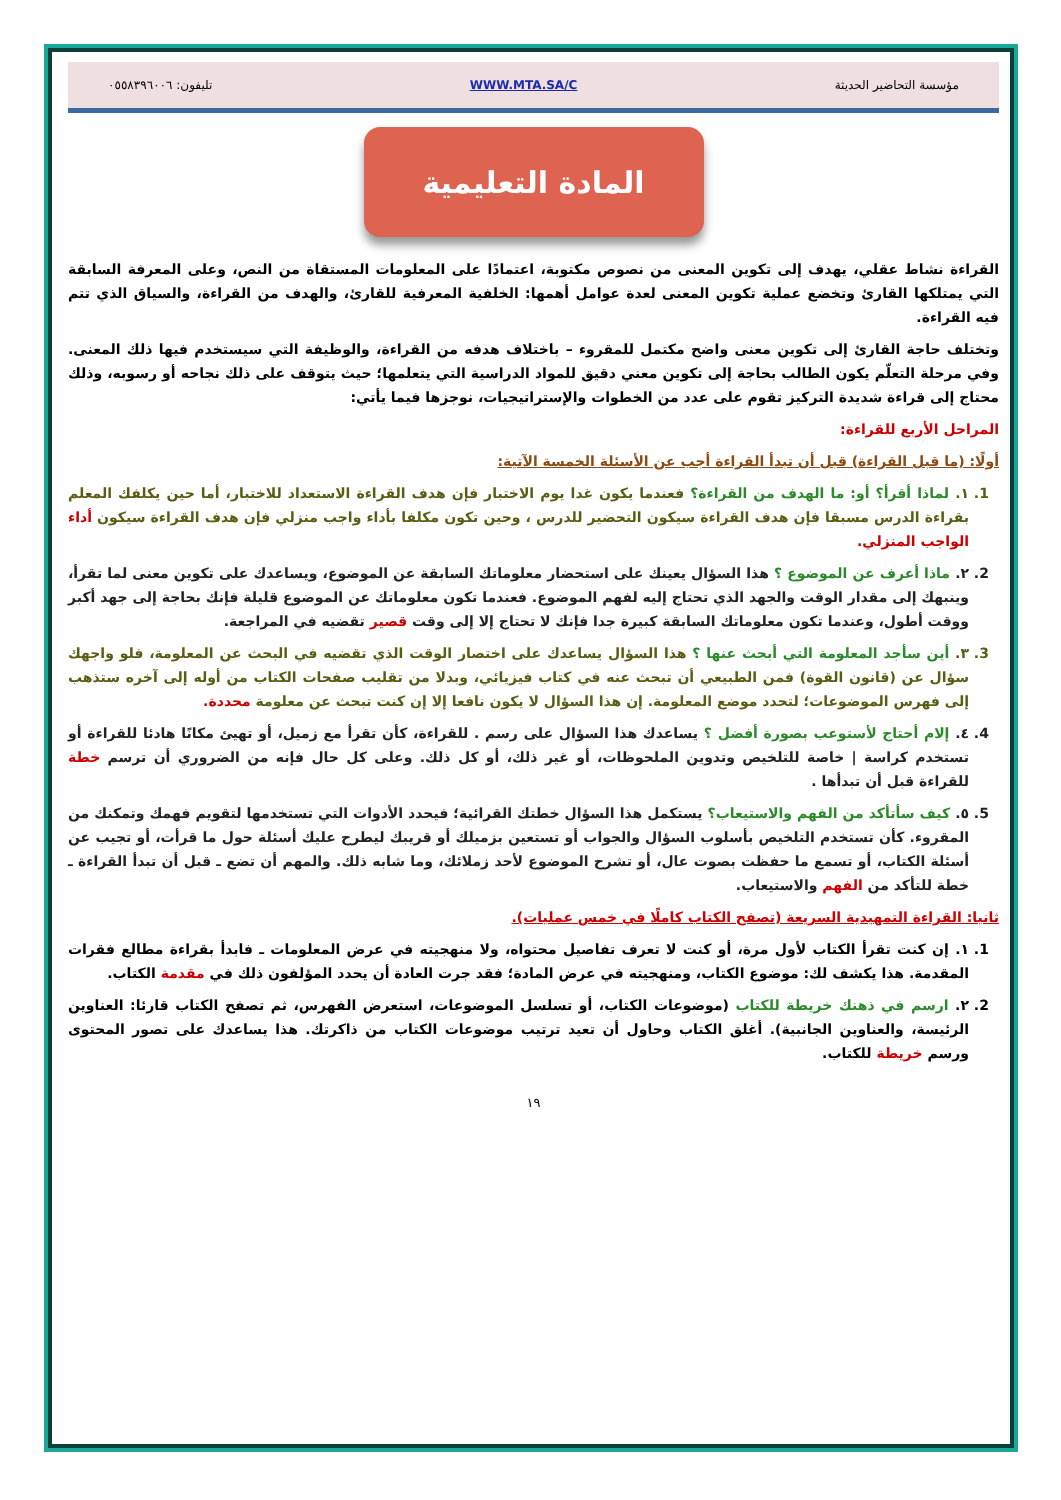مؤسسة التحاضير الحديثة WWW.MTA.SA/C تليفون: ٠٥٥٨٣٩٦٠٠٦
المادة التعليمية
القراءة نشاط عقلي، يهدف إلى تكوين المعنى من نصوص مكتوبة، اعتمادًا على المعلومات المستقاة من النص، وعلى المعرفة السابقة التي يمتلكها القارئ وتخضع عملية تكوين المعنى لعدة عوامل أهمها: الخلفية المعرفية للقارئ، والهدف من القراءة، والسياق الذي تتم فيه القراءة.
وتختلف حاجة القارئ إلى تكوين معنى واضح مكتمل للمقروء – باختلاف هدفه من القراءة، والوظيفة التي سيستخدم فيها ذلك المعنى. وفي مرحلة التعلّم يكون الطالب بحاجة إلى تكوين معني دقيق للمواد الدراسية التي يتعلمها؛ حيث يتوقف على ذلك نجاحه أو رسوبه، وذلك محتاج إلى قراءة شديدة التركيز تقوم على عدد من الخطوات والإستراتيجيات، نوجزها فيما يأتي:
المراحل الأربع للقراءة:
أولًا: (ما قبل القراءة) قبل أن تبدأ القراءة أجب عن الأسئلة الخمسة الآتية:
1. ١. لماذا أقرأ؟ أو: ما الهدف من القراءة؟ فعندما يكون غدا يوم الاختبار فإن هدف القراءة الاستعداد للاختبار، أما حين يكلفك المعلم بقراءة الدرس مسبقا فإن هدف القراءة سيكون التحضير للدرس ، وحين تكون مكلفا بأداء واجب منزلي فإن هدف القراءة سيكون أداء الواجب المنزلي.
2. ٢. ماذا أعرف عن الموضوع ؟ هذا السؤال يعينك على استحضار معلوماتك السابقة عن الموضوع، ويساعدك على تكوين معنى لما تقرأ، وينبهك إلى مقدار الوقت والجهد الذي تحتاج إليه لفهم الموضوع. فعندما تكون معلوماتك عن الموضوع قليلة فإنك بحاجة إلى جهد أكبر ووقت أطول، وعندما تكون معلوماتك السابقة كبيرة جدا فإنك لا تحتاج إلا إلى وقت قصير تقضيه في المراجعة.
3. ٣. أين سأجد المعلومة التي أبحث عنها ؟ هذا السؤال يساعدك على اختصار الوقت الذي تقضيه في البحث عن المعلومة، فلو واجهك سؤال عن (قانون القوة) فمن الطبيعي أن تبحث عنه في كتاب فيزيائي، وبدلا من تقليب صفحات الكتاب من أوله إلى آخره ستذهب إلى فهرس الموضوعات؛ لتحدد موضع المعلومة. إن هذا السؤال لا يكون نافعا إلا إن كنت تبحث عن معلومة محددة.
4. ٤. إلام أحتاج لأستوعب بصورة أفضل ؟ يساعدك هذا السؤال على رسم . للقراءة، كأن تقرأ مع زميل، أو تهيئ مكانًا هادئا للقراءة أو تستخدم كراسة | خاصة للتلخيص وتدوين الملحوظات، أو غير ذلك، أو كل ذلك. وعلى كل حال فإنه من الضروري أن ترسم خطة للقراءة قبل أن تبدأها .
5. ٥. كيف سأتأكد من الفهم والاستيعاب؟ يستكمل هذا السؤال خطتك القرائية؛ فيحدد الأدوات التي تستخدمها لتقويم فهمك وتمكنك من المقروء. كأن تستخدم التلخيص بأسلوب السؤال والجواب أو تستعين بزميلك أو قريبك ليطرح عليك أسئلة حول ما قرأت، أو تجيب عن أسئلة الكتاب، أو تسمع ما حفظت بصوت عال، أو تشرح الموضوع لأحد زملائك، وما شابه ذلك. والمهم أن تضع ـ قبل أن تبدأ القراءة ـ خطة للتأكد من الفهم والاستيعاب.
ثانيا: القراءة التمهيدية السريعة (تصفح الكتاب كاملًا في خمس عمليات).
1. ١. إن كنت تقرأ الكتاب لأول مرة، أو كنت لا تعرف تفاصيل محتواه، ولا منهجيته في عرض المعلومات ـ فابدأ بقراءة مطالع فقرات المقدمة. هذا يكشف لك: موضوع الكتاب، ومنهجيته في عرض المادة؛ فقد جرت العادة أن يحدد المؤلفون ذلك في مقدمة الكتاب.
2. ٢. ارسم في ذهنك خريطة للكتاب (موضوعات الكتاب، أو تسلسل الموضوعات، استعرض الفهرس، ثم تصفح الكتاب قارئا: العناوين الرئيسة، والعناوين الجانبية). أغلق الكتاب وحاول أن تعيد ترتيب موضوعات الكتاب من ذاكرتك. هذا يساعدك على تصور المحتوى ورسم خريطة للكتاب.
١٩